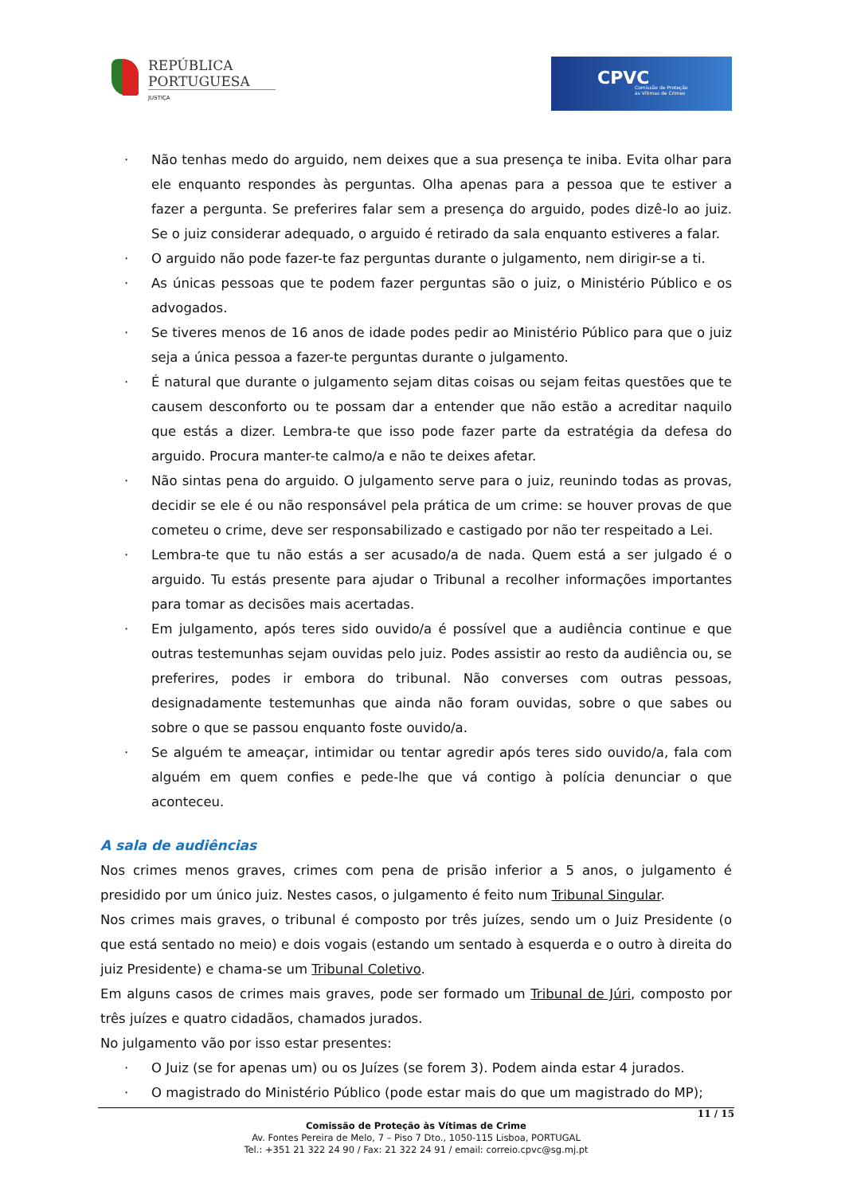REPÚBLICA
PORTUGUESA
JUSTIÇA
CPVC Comissão de Proteção
às Vítimas de Crimes
· Não tenhas medo do arguido, nem deixes que a sua presença te iniba. Evita olhar para ele enquanto respondes às perguntas. Olha apenas para a pessoa que te estiver a fazer a pergunta. Se preferires falar sem a presença do arguido, podes dizê-lo ao juiz. Se o juiz considerar adequado, o arguido é retirado da sala enquanto estiveres a falar.
· O arguido não pode fazer-te faz perguntas durante o julgamento, nem dirigir-se a ti.
· As únicas pessoas que te podem fazer perguntas são o juiz, o Ministério Público e os advogados.
· Se tiveres menos de 16 anos de idade podes pedir ao Ministério Público para que o juiz seja a única pessoa a fazer-te perguntas durante o julgamento.
· É natural que durante o julgamento sejam ditas coisas ou sejam feitas questões que te causem desconforto ou te possam dar a entender que não estão a acreditar naquilo que estás a dizer. Lembra-te que isso pode fazer parte da estratégia da defesa do arguido. Procura manter-te calmo/a e não te deixes afetar.
· Não sintas pena do arguido. O julgamento serve para o juiz, reunindo todas as provas, decidir se ele é ou não responsável pela prática de um crime: se houver provas de que cometeu o crime, deve ser responsabilizado e castigado por não ter respeitado a Lei.
· Lembra-te que tu não estás a ser acusado/a de nada. Quem está a ser julgado é o arguido. Tu estás presente para ajudar o Tribunal a recolher informações importantes para tomar as decisões mais acertadas.
· Em julgamento, após teres sido ouvido/a é possível que a audiência continue e que outras testemunhas sejam ouvidas pelo juiz. Podes assistir ao resto da audiência ou, se preferires, podes ir embora do tribunal. Não converses com outras pessoas, designadamente testemunhas que ainda não foram ouvidas, sobre o que sabes ou sobre o que se passou enquanto foste ouvido/a.
· Se alguém te ameaçar, intimidar ou tentar agredir após teres sido ouvido/a, fala com alguém em quem confies e pede-lhe que vá contigo à polícia denunciar o que aconteceu.
A sala de audiências
Nos crimes menos graves, crimes com pena de prisão inferior a 5 anos, o julgamento é presidido por um único juiz. Nestes casos, o julgamento é feito num Tribunal Singular.
Nos crimes mais graves, o tribunal é composto por três juízes, sendo um o Juiz Presidente (o que está sentado no meio) e dois vogais (estando um sentado à esquerda e o outro à direita do juiz Presidente) e chama-se um Tribunal Coletivo.
Em alguns casos de crimes mais graves, pode ser formado um Tribunal de Júri, composto por três juízes e quatro cidadãos, chamados jurados.
No julgamento vão por isso estar presentes:
· O Juiz (se for apenas um) ou os Juízes (se forem 3). Podem ainda estar 4 jurados.
· O magistrado do Ministério Público (pode estar mais do que um magistrado do MP);
11 / 15
Comissão de Proteção às Vítimas de Crime
Av. Fontes Pereira de Melo, 7 – Piso 7 Dto., 1050-115 Lisboa, PORTUGAL
Tel.: +351 21 322 24 90 / Fax: 21 322 24 91 / email: correio.cpvc@sg.mj.pt